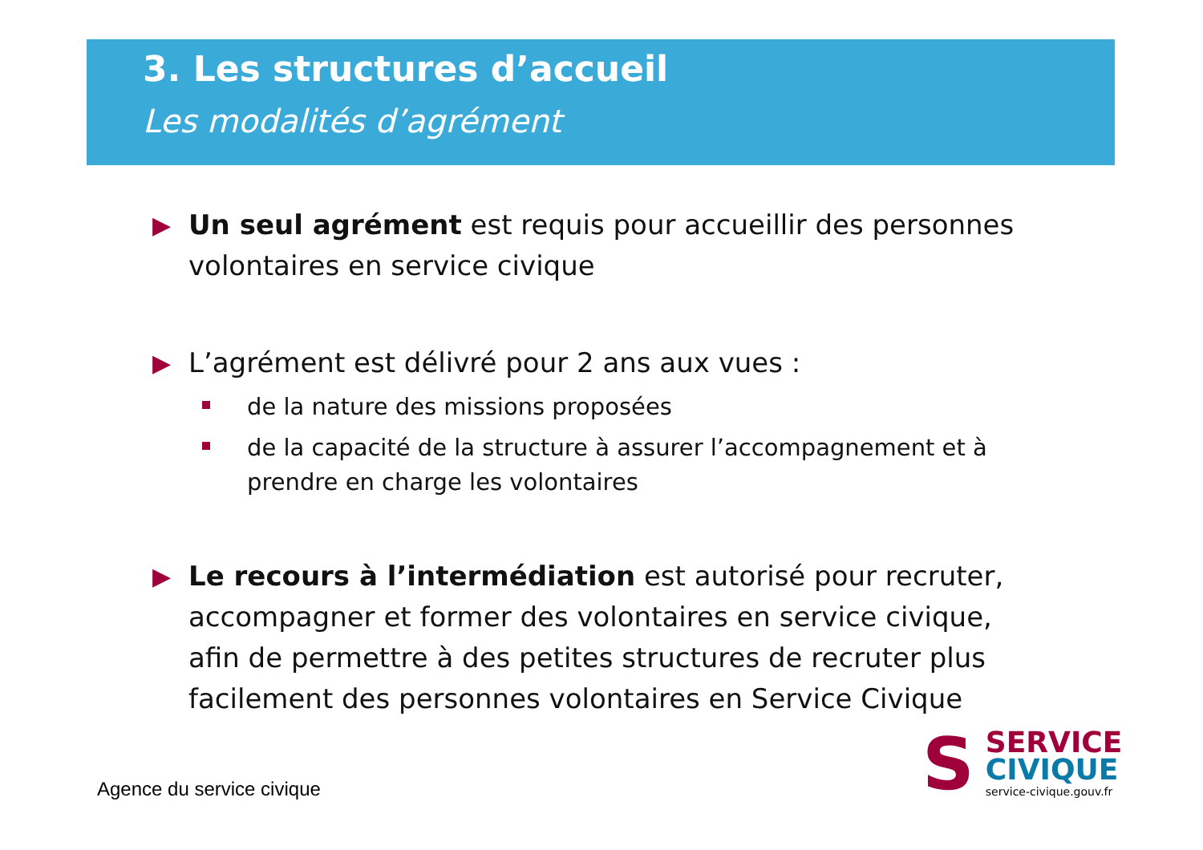3. Les structures d’accueil
Les modalités d’agrément
▶ Un seul agrément est requis pour accueillir des personnes volontaires en service civique
▶ L’agrément est délivré pour 2 ans aux vues :
de la nature des missions proposées
de la capacité de la structure à assurer l’accompagnement et à prendre en charge les volontaires
▶ Le recours à l’intermédiation est autorisé pour recruter, accompagner et former des volontaires en service civique, afin de permettre à des petites structures de recruter plus facilement des personnes volontaires en Service Civique
Agence du service civique
S
SERVICE
CIVIQUE
service-civique.gouv.fr